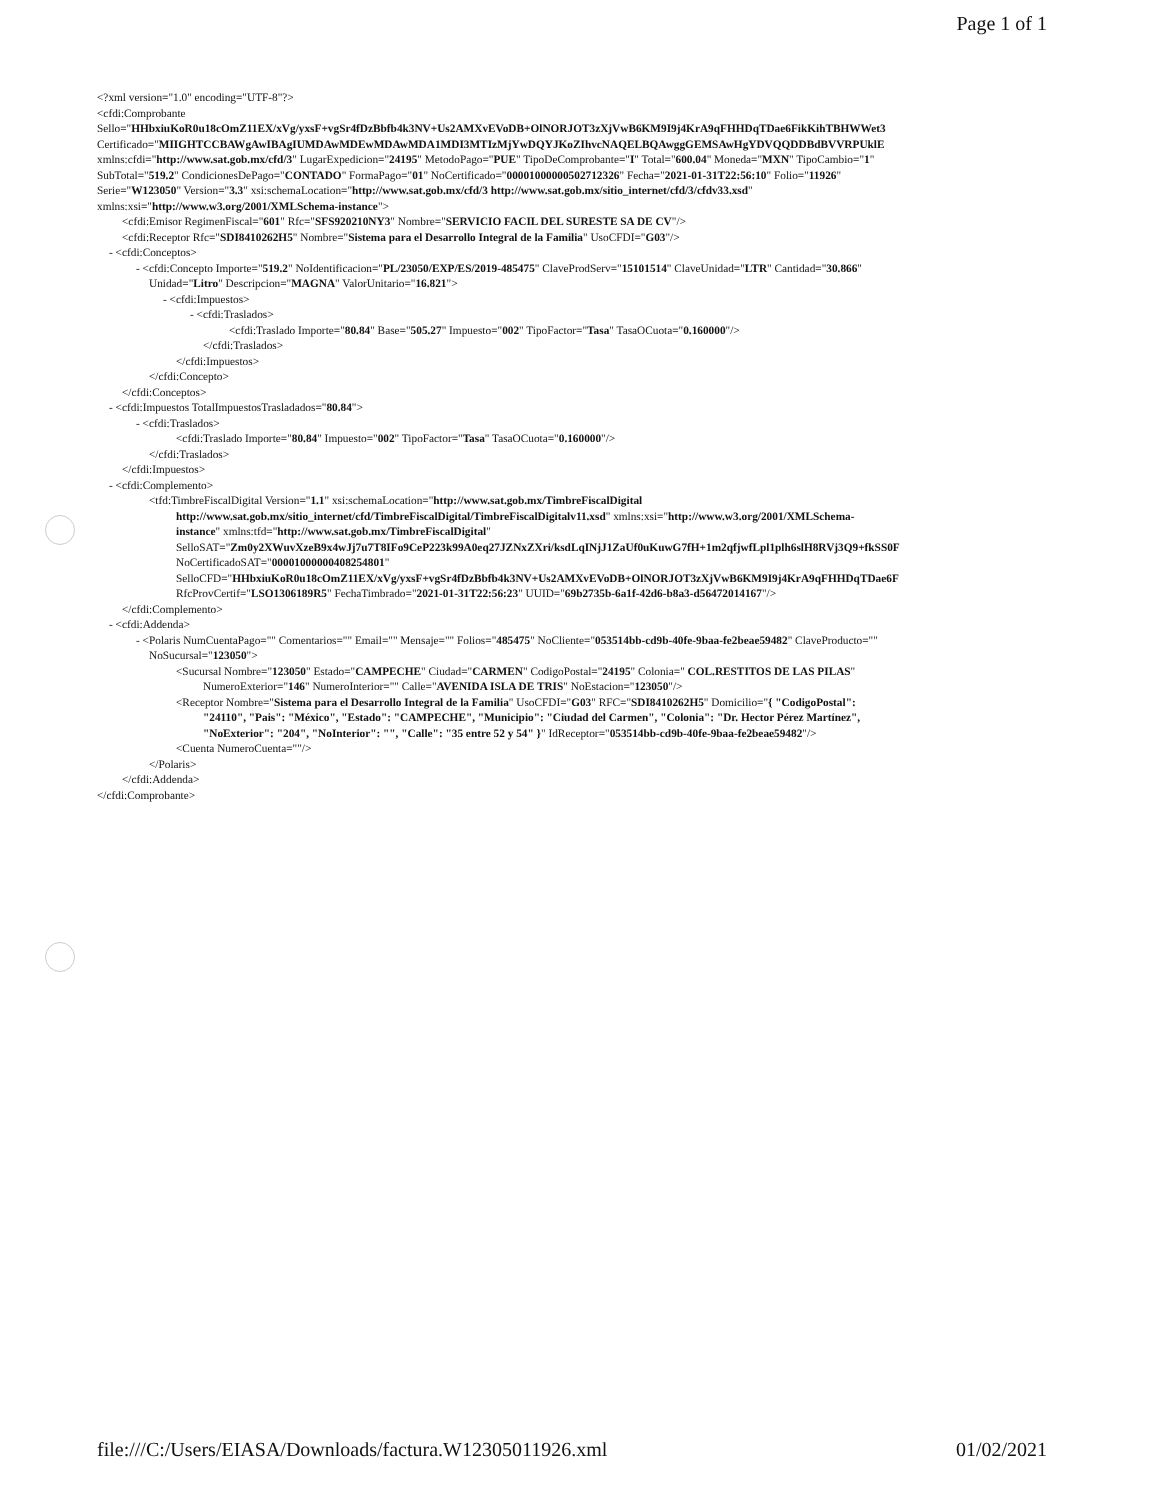Page 1 of 1
<?xml version="1.0" encoding="UTF-8"?>
<cfdi:Comprobante
Sello="HHbxiuKoR0u18cOmZ11EX/xVg/yxsF+vgSr4fDzBbfb4k3NV+Us2AMXvEVoDB+OlNORJOT3zXjVwB6KM9I9j4KrA9qFHHDqTDae6FikKihTBHWWet3
Certificado="MIIGHTCCBAWgAwIBAgIUMDAwMDEwMDAwMDA1MDI3MTIzMjYwDQYJKoZIhvcNAQELBQAwggGEMSAwHgYDVQQDDBdBVVRPUklE
xmlns:cfdi="http://www.sat.gob.mx/cfd/3" LugarExpedicion="24195" MetodoPago="PUE" TipoDeComprobante="I" Total="600.04" Moneda="MXN" TipoCambio="1"
SubTotal="519.2" CondicionesDePago="CONTADO" FormaPago="01" NoCertificado="00001000000502712326" Fecha="2021-01-31T22:56:10" Folio="11926"
Serie="W123050" Version="3.3" xsi:schemaLocation="http://www.sat.gob.mx/cfd/3 http://www.sat.gob.mx/sitio_internet/cfd/3/cfdv33.xsd"
xmlns:xsi="http://www.w3.org/2001/XMLSchema-instance">
<cfdi:Emisor RegimenFiscal="601" Rfc="SFS920210NY3" Nombre="SERVICIO FACIL DEL SURESTE SA DE CV"/>
<cfdi:Receptor Rfc="SDI8410262H5" Nombre="Sistema para el Desarrollo Integral de la Familia" UsoCFDI="G03"/>
- <cfdi:Conceptos>
- <cfdi:Concepto Importe="519.2" NoIdentificacion="PL/23050/EXP/ES/2019-485475" ClaveProdServ="15101514" ClaveUnidad="LTR" Cantidad="30.866"
Unidad="Litro" Descripcion="MAGNA" ValorUnitario="16.821">
- <cfdi:Impuestos>
- <cfdi:Traslados>
<cfdi:Traslado Importe="80.84" Base="505.27" Impuesto="002" TipoFactor="Tasa" TasaOCuota="0.160000"/>
</cfdi:Traslados>
</cfdi:Impuestos>
</cfdi:Concepto>
</cfdi:Conceptos>
- <cfdi:Impuestos TotalImpuestosTrasladados="80.84">
- <cfdi:Traslados>
<cfdi:Traslado Importe="80.84" Impuesto="002" TipoFactor="Tasa" TasaOCuota="0.160000"/>
</cfdi:Traslados>
</cfdi:Impuestos>
- <cfdi:Complemento>
<tfd:TimbreFiscalDigital Version="1.1" xsi:schemaLocation="http://www.sat.gob.mx/TimbreFiscalDigital
http://www.sat.gob.mx/sitio_internet/cfd/TimbreFiscalDigital/TimbreFiscalDigitalv11.xsd" xmlns:xsi="http://www.w3.org/2001/XMLSchema-
instance" xmlns:tfd="http://www.sat.gob.mx/TimbreFiscalDigital"
SelloSAT="Zm0y2XWuvXzeB9x4wJj7u7T8IFo9CeP223k99A0eq27JZNxZXri/ksdLqINjJ1ZaUf0uKuwG7fH+1m2qfjwfLpl1plh6slH8RVj3Q9+fkSS0F
NoCertificadoSAT="00001000000408254801"
SelloCFD="HHbxiuKoR0u18cOmZ11EX/xVg/yxsF+vgSr4fDzBbfb4k3NV+Us2AMXvEVoDB+OlNORJOT3zXjVwB6KM9I9j4KrA9qFHHDqTDae6F
RfcProvCertif="LSO1306189R5" FechaTimbrado="2021-01-31T22:56:23" UUID="69b2735b-6a1f-42d6-b8a3-d56472014167"/>
</cfdi:Complemento>
- <cfdi:Addenda>
- <Polaris NumCuentaPago="" Comentarios="" Email="" Mensaje="" Folios="485475" NoCliente="053514bb-cd9b-40fe-9baa-fe2beae59482" ClaveProducto=""
NoSucursal="123050">
<Sucursal Nombre="123050" Estado="CAMPECHE" Ciudad="CARMEN" CodigoPostal="24195" Colonia=" COL.RESTITOS DE LAS PILAS"
NumeroExterior="146" NumeroInterior="" Calle="AVENIDA ISLA DE TRIS" NoEstacion="123050"/>
<Receptor Nombre="Sistema para el Desarrollo Integral de la Familia" UsoCFDI="G03" RFC="SDI8410262H5" Domicilio="{ "CodigoPostal":
"24110", "Pais": "México", "Estado": "CAMPECHE", "Municipio": "Ciudad del Carmen", "Colonia": "Dr. Hector Pérez Martínez",
"NoExterior": "204", "NoInterior": "", "Calle": "35 entre 52 y 54" }" IdReceptor="053514bb-cd9b-40fe-9baa-fe2beae59482"/>
<Cuenta NumeroCuenta=""/>
</Polaris>
</cfdi:Addenda>
</cfdi:Comprobante>
file:///C:/Users/EIASA/Downloads/factura.W12305011926.xml 01/02/2021